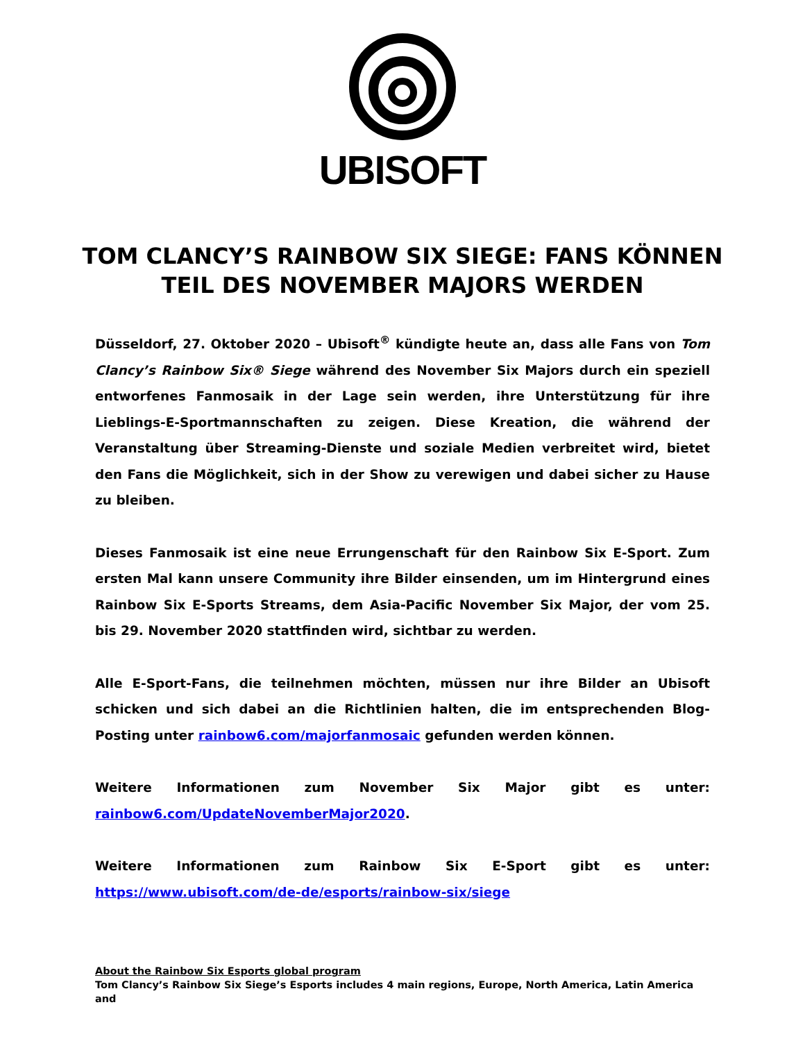UBISOFT
TOM CLANCY’S RAINBOW SIX SIEGE: FANS KÖNNEN TEIL DES NOVEMBER MAJORS WERDEN
Düsseldorf, 27. Oktober 2020 – Ubisoft<sup>®</sup> kündigte heute an, dass alle Fans von Tom Clancy’s Rainbow Six® Siege während des November Six Majors durch ein speziell entworfenes Fanmosaik in der Lage sein werden, ihre Unterstützung für ihre Lieblings-E-Sportmannschaften zu zeigen. Diese Kreation, die während der Veranstaltung über Streaming-Dienste und soziale Medien verbreitet wird, bietet den Fans die Möglichkeit, sich in der Show zu verewigen und dabei sicher zu Hause zu bleiben.
Dieses Fanmosaik ist eine neue Errungenschaft für den Rainbow Six E-Sport. Zum ersten Mal kann unsere Community ihre Bilder einsenden, um im Hintergrund eines Rainbow Six E-Sports Streams, dem Asia-Pacific November Six Major, der vom 25. bis 29. November 2020 stattfinden wird, sichtbar zu werden.
Alle E-Sport-Fans, die teilnehmen möchten, müssen nur ihre Bilder an Ubisoft schicken und sich dabei an die Richtlinien halten, die im entsprechenden Blog-Posting unter rainbow6.com/majorfanmosaic gefunden werden können.
Weitere Informationen zum November Six Major gibt es unter: rainbow6.com/UpdateNovemberMajor2020.
Weitere Informationen zum Rainbow Six E-Sport gibt es unter: https://www.ubisoft.com/de-de/esports/rainbow-six/siege
About the Rainbow Six Esports global program
Tom Clancy’s Rainbow Six Siege’s Esports includes 4 main regions, Europe, North America, Latin America and